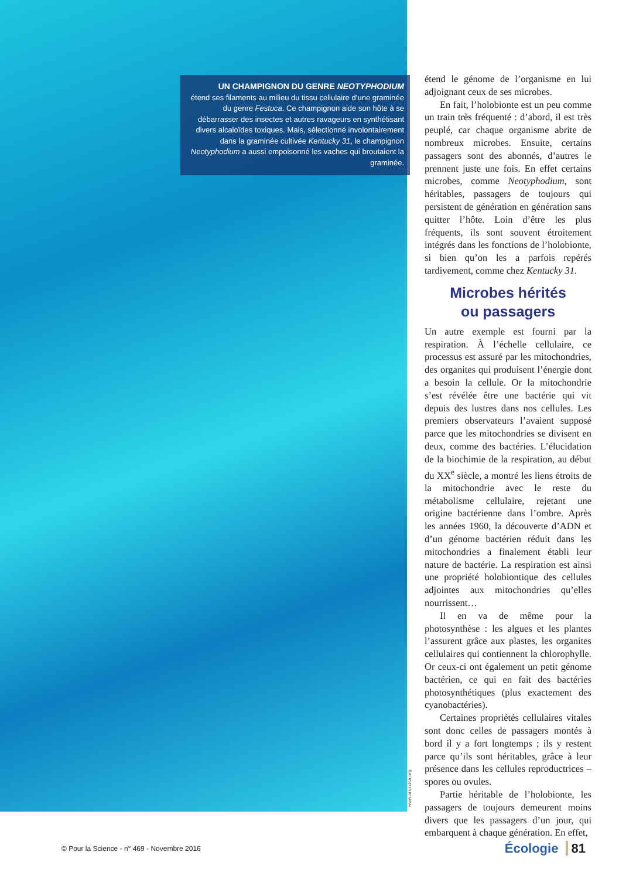UN CHAMPIGNON DU GENRE NEOTYPHODIUM
étend ses filaments au milieu du tissu cellulaire d’une graminée du genre Festuca. Ce champignon aide son hôte à se débarrasser des insectes et autres ravageurs en synthétisant divers alcaloïdes toxiques. Mais, sélectionné involontairement dans la graminée cultivée Kentucky 31, le champignon Neotyphodium a aussi empoisonné les vaches qui broutaient la graminée.
www.ars.ndsa.org
étend le génome de l’organisme en lui adjoignant ceux de ses microbes.
En fait, l’holobionte est un peu comme un train très fréquenté : d’abord, il est très peuplé, car chaque organisme abrite de nombreux microbes. Ensuite, certains passagers sont des abonnés, d’autres le prennent juste une fois. En effet certains microbes, comme Neotyphodium, sont héritables, passagers de toujours qui persistent de génération en génération sans quitter l’hôte. Loin d’être les plus fréquents, ils sont souvent étroitement intégrés dans les fonctions de l’holobionte, si bien qu’on les a parfois repérés tardivement, comme chez Kentucky 31.
Microbes hérités
ou passagers
Un autre exemple est fourni par la respiration. À l’échelle cellulaire, ce processus est assuré par les mitochondries, des organites qui produisent l’énergie dont a besoin la cellule. Or la mitochondrie s’est révélée être une bactérie qui vit depuis des lustres dans nos cellules. Les premiers observateurs l’avaient supposé parce que les mitochondries se divisent en deux, comme des bactéries. L’élucidation de la biochimie de la respiration, au début du XX<sup>e</sup> siècle, a montré les liens étroits de la mitochondrie avec le reste du métabolisme cellulaire, rejetant une origine bactérienne dans l’ombre. Après les années 1960, la découverte d’ADN et d’un génome bactérien réduit dans les mitochondries a finalement établi leur nature de bactérie. La respiration est ainsi une propriété holobiontique des cellules adjointes aux mitochondries qu’elles nourrissent…
Il en va de même pour la photosynthèse : les algues et les plantes l’assurent grâce aux plastes, les organites cellulaires qui contiennent la chlorophylle. Or ceux-ci ont également un petit génome bactérien, ce qui en fait des bactéries photosynthétiques (plus exactement des cyanobactéries).
Certaines propriétés cellulaires vitales sont donc celles de passagers montés à bord il y a fort longtemps ; ils y restent parce qu’ils sont héritables, grâce à leur présence dans les cellules reproductrices – spores ou ovules.
Partie héritable de l’holobionte, les passagers de toujours demeurent moins divers que les passagers d’un jour, qui embarquent à chaque génération. En effet,
© Pour la Science - n° 469 - Novembre 2016
Écologie 81